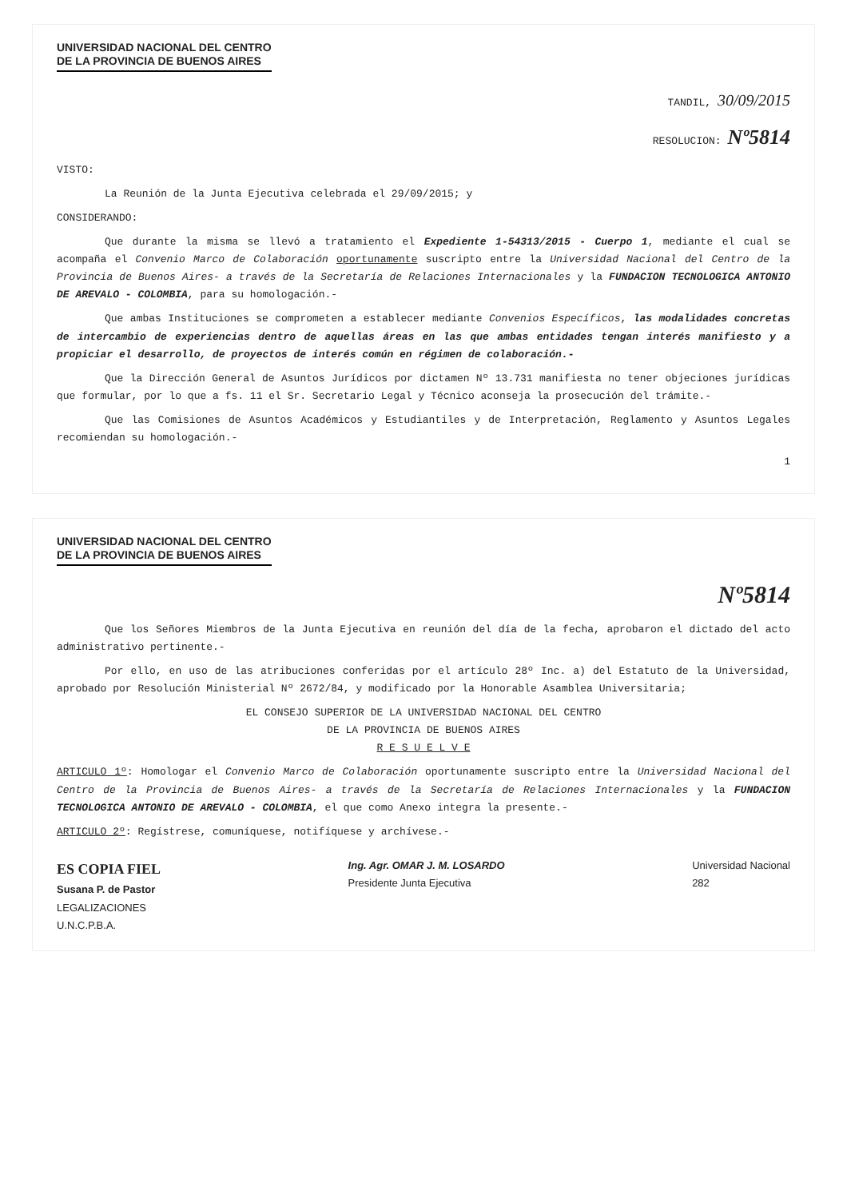UNIVERSIDAD NACIONAL DEL CENTRO
DE LA PROVINCIA DE BUENOS AIRES
TANDIL, 30/09/2015
RESOLUCION: Nº5814
VISTO:
La Reunión de la Junta Ejecutiva celebrada el 29/09/2015; y
CONSIDERANDO:
Que durante la misma se llevó a tratamiento el Expediente 1-54313/2015 - Cuerpo 1, mediante el cual se acompaña el Convenio Marco de Colaboración oportunamente suscripto entre la Universidad Nacional del Centro de la Provincia de Buenos Aires- a través de la Secretaría de Relaciones Internacionales y la FUNDACION TECNOLOGICA ANTONIO DE AREVALO - COLOMBIA, para su homologación.-
Que ambas Instituciones se comprometen a establecer mediante Convenios Específicos, las modalidades concretas de intercambio de experiencias dentro de aquellas áreas en las que ambas entidades tengan interés manifiesto y a propiciar el desarrollo, de proyectos de interés común en régimen de colaboración.-
Que la Dirección General de Asuntos Jurídicos por dictamen Nº 13.731 manifiesta no tener objeciones jurídicas que formular, por lo que a fs. 11 el Sr. Secretario Legal y Técnico aconseja la prosecución del trámite.-
Que las Comisiones de Asuntos Académicos y Estudiantiles y de Interpretación, Reglamento y Asuntos Legales recomiendan su homologación.-
1
UNIVERSIDAD NACIONAL DEL CENTRO
DE LA PROVINCIA DE BUENOS AIRES
Nº5814
Que los Señores Miembros de la Junta Ejecutiva en reunión del día de la fecha, aprobaron el dictado del acto administrativo pertinente.-
Por ello, en uso de las atribuciones conferidas por el artículo 28º Inc. a) del Estatuto de la Universidad, aprobado por Resolución Ministerial Nº 2672/84, y modificado por la Honorable Asamblea Universitaria;
EL CONSEJO SUPERIOR DE LA UNIVERSIDAD NACIONAL DEL CENTRO
DE LA PROVINCIA DE BUENOS AIRES
R E S U E L V E
ARTICULO 1º: Homologar el Convenio Marco de Colaboración oportunamente suscripto entre la Universidad Nacional del Centro de la Provincia de Buenos Aires- a través de la Secretaría de Relaciones Internacionales y la FUNDACION TECNOLOGICA ANTONIO DE AREVALO - COLOMBIA, el que como Anexo integra la presente.-
ARTICULO 2º: Regístrese, comuníquese, notifíquese y archívese.-
ES COPIA FIEL
Susana P. de Pastor
LEGALIZACIONES
U.N.C.P.B.A.
Ing. Agr. OMAR J. M. LOSARDO
Presidente Junta Ejecutiva
Universidad Nacional
282